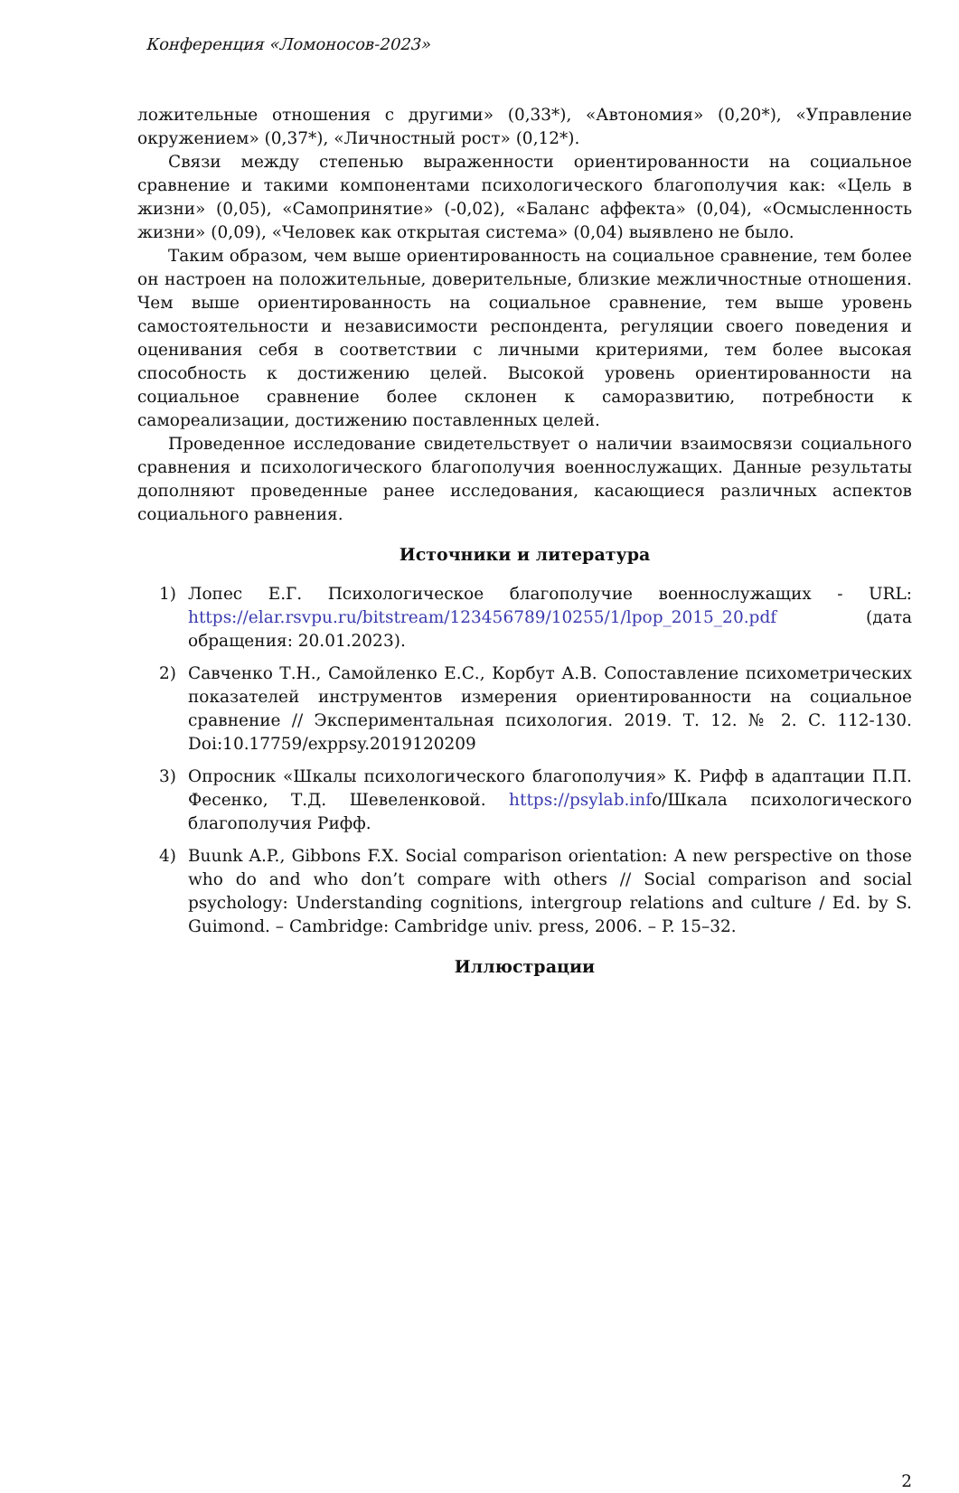Конференция «Ломоносов-2023»
ложительные отношения с другими» (0,33*), «Автономия» (0,20*), «Управление окружением» (0,37*), «Личностный рост» (0,12*).
Связи между степенью выраженности ориентированности на социальное сравнение и такими компонентами психологического благополучия как: «Цель в жизни» (0,05), «Самопринятие» (-0,02), «Баланс аффекта» (0,04), «Осмысленность жизни» (0,09), «Человек как открытая система» (0,04) выявлено не было.
Таким образом, чем выше ориентированность на социальное сравнение, тем более он настроен на положительные, доверительные, близкие межличностные отношения. Чем выше ориентированность на социальное сравнение, тем выше уровень самостоятельности и независимости респондента, регуляции своего поведения и оценивания себя в соответствии с личными критериями, тем более высокая способность к достижению целей. Высокой уровень ориентированности на социальное сравнение более склонен к саморазвитию, потребности к самореализации, достижению поставленных целей.
Проведенное исследование свидетельствует о наличии взаимосвязи социального сравнения и психологического благополучия военнослужащих. Данные результаты дополняют проведенные ранее исследования, касающиеся различных аспектов социального равнения.
Источники и литература
1) Лопес Е.Г. Психологическое благополучие военнослужащих - URL: https://elar.rsvpu.ru/bitstream/123456789/10255/1/lpop_2015_20.pdf (дата обращения: 20.01.2023).
2) Савченко Т.Н., Самойленко Е.С., Корбут А.В. Сопоставление психометрических показателей инструментов измерения ориентированности на социальное сравнение // Экспериментальная психология. 2019. Т. 12. № 2. С. 112-130. Doi:10.17759/exppsy.2019120209
3) Опросник «Шкалы психологического благополучия» К. Рифф в адаптации П.П. Фесенко, Т.Д. Шевеленковой. https://psylab.info/Шкала психологического благополучия Рифф.
4) Buunk A.P., Gibbons F.X. Social comparison orientation: A new perspective on those who do and who don’t compare with others // Social comparison and social psychology: Understanding cognitions, intergroup relations and culture / Ed. by S. Guimond. – Cambridge: Cambridge univ. press, 2006. – P. 15–32.
Иллюстрации
2